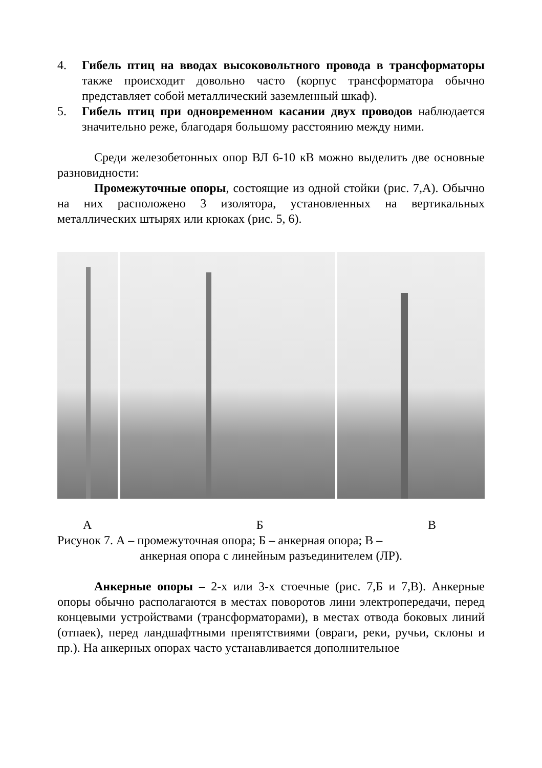4. Гибель птиц на вводах высоковольтного провода в трансформаторы также происходит довольно часто (корпус трансформатора обычно представляет собой металлический заземленный шкаф).
5. Гибель птиц при одновременном касании двух проводов наблюдается значительно реже, благодаря большому расстоянию между ними.
Среди железобетонных опор ВЛ 6-10 кВ можно выделить две основные разновидности:
Промежуточные опоры, состоящие из одной стойки (рис. 7,А). Обычно на них расположено 3 изолятора, установленных на вертикальных металлических штырях или крюках (рис. 5, 6).
А Б В
Рисунок 7. А – промежуточная опора; Б – анкерная опора; В –
анкерная опора с линейным разъединителем (ЛР).
Анкерные опоры – 2-х или 3-х стоечные (рис. 7,Б и 7,В). Анкерные опоры обычно располагаются в местах поворотов лини электропередачи, перед концевыми устройствами (трансформаторами), в местах отвода боковых линий (отпаек), перед ландшафтными препятствиями (овраги, реки, ручьи, склоны и пр.). На анкерных опорах часто устанавливается дополнительное